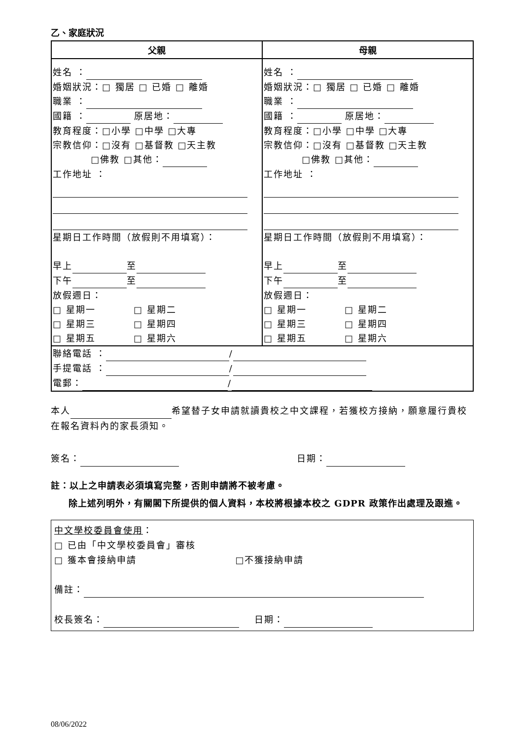乙、家庭狀況
| 父親 | 母親 |
| --- | --- |
| 姓名 ： 婚姻狀況：□ 獨居 □ 已婚 □ 離婚 職業 ： 國籍 ： 原居地： 教育程度：□小學 □中學 □大專 宗教信仰：□沒有 □基督教 □天主教 □佛教 □其他： 工作地址 ： 星期日工作時間（放假則不用填寫）： 早上 至 下午 至 放假週日： □ 星期一 □ 星期二 □ 星期三 □ 星期四 □ 星期五 □ 星期六 | 姓名 ： 婚姻狀況：□ 獨居 □ 已婚 □ 離婚 職業 ： 國籍 ： 原居地： 教育程度：□小學 □中學 □大專 宗教信仰：□沒有 □基督教 □天主教 □佛教 □其他： 工作地址 ： 星期日工作時間（放假則不用填寫）： 早上 至 下午 至 放假週日： □ 星期一 □ 星期二 □ 星期三 □ 星期四 □ 星期五 □ 星期六 |
| 聯絡電話 ： / 手提電話 ： / 電郵： / | |
本人 希望替子女申請就讀貴校之中文課程，若獲校方接納，願意履行貴校在報名資料內的家長須知。
簽名： 日期：
註：以上之申請表必須填寫完整，否則申請將不被考慮。
除上述列明外，有關閣下所提供的個人資料，本校將根據本校之 GDPR 政策作出處理及跟進。
中文學校委員會使用：
□ 已由「中文學校委員會」審核
□ 獲本會接納申請 □不獲接納申請
備註：
校長簽名： 日期：
08/06/2022